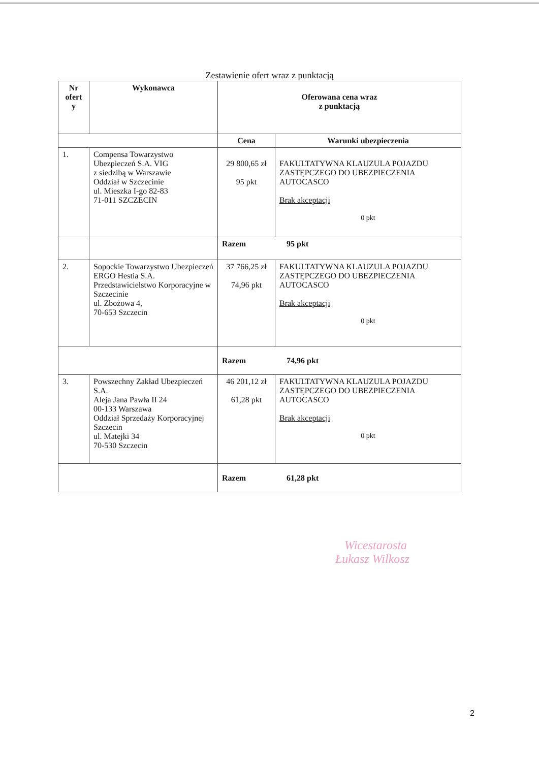Zestawienie ofert wraz z punktacją
| Nr ofert y | Wykonawca | Oferowana cena wraz z punktacją | |
| --- | --- | --- | --- |
| | | Cena | Warunki ubezpieczenia |
| 1. | Compensa Towarzystwo Ubezpieczeń S.A. VIG z siedzibą w Warszawie Oddział w Szczecinie ul. Mieszka I-go 82-83 71-011 SZCZECIN | 29 800,65 zł 95 pkt | FAKULTATYWNA KLAUZULA POJAZDU ZASTĘPCZEGO DO UBEZPIECZENIA AUTOCASCO Brak akceptacji 0 pkt |
| | | Razem 95 pkt | |
| 2. | Sopockie Towarzystwo Ubezpieczeń ERGO Hestia S.A. Przedstawicielstwo Korporacyjne w Szczecinie ul. Zbożowa 4, 70-653 Szczecin | 37 766,25 zł 74,96 pkt | FAKULTATYWNA KLAUZULA POJAZDU ZASTĘPCZEGO DO UBEZPIECZENIA AUTOCASCO Brak akceptacji 0 pkt |
| | | Razem 74,96 pkt | |
| 3. | Powszechny Zakład Ubezpieczeń S.A. Aleja Jana Pawła II 24 00-133 Warszawa Oddział Sprzedaży Korporacyjnej Szczecin ul. Matejki 34 70-530 Szczecin | 46 201,12 zł 61,28 pkt | FAKULTATYWNA KLAUZULA POJAZDU ZASTĘPCZEGO DO UBEZPIECZENIA AUTOCASCO Brak akceptacji 0 pkt |
| | | Razem 61,28 pkt | |
Wicestarosta
Łukasz Wilkosz
2